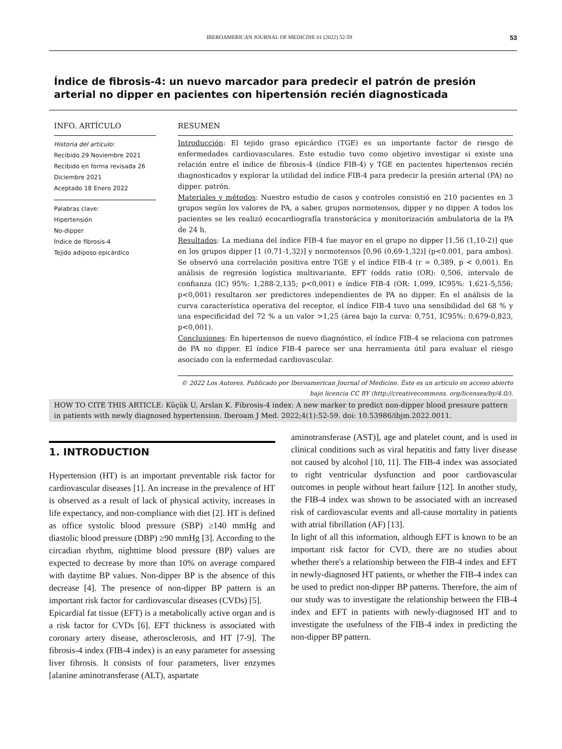IBEROAMERICAN JOURNAL OF MEDICINE 01 (2022) 52-59 53
Índice de fibrosis-4: un nuevo marcador para predecir el patrón de presión arterial no dipper en pacientes con hipertensión recién diagnosticada
INFO. ARTÍCULO
Historia del artículo:
Recibido 29 Noviembre 2021
Recibido en forma revisada 26 Diciembre 2021
Aceptado 18 Enero 2022
Palabras clave:
Hipertensión
No-dipper
Índice de fibrosis-4
Tejido adiposo epicárdico
RESUMEN
Introducción: El tejido graso epicárdico (TGE) es un importante factor de riesgo de enfermedades cardiovasculares. Este estudio tuvo como objetivo investigar si existe una relación entre el índice de fibrosis-4 (índice FIB-4) y TGE en pacientes hipertensos recién diagnosticados y explorar la utilidad del índice FIB-4 para predecir la presión arterial (PA) no dipper. patrón.
Materiales y métodos: Nuestro estudio de casos y controles consistió en 210 pacientes en 3 grupos según los valores de PA, a saber, grupos normotensos, dipper y no dipper. A todos los pacientes se les realizó ecocardiografía transtorácica y monitorización ambulatoria de la PA de 24 h.
Resultados: La mediana del índice FIB-4 fue mayor en el grupo no dipper [1,56 (1,10-2)] que en los grupos dipper [1 (0,71-1,32)] y normotensos [0,96 (0,69-1,32)] (p<0.001, para ambos). Se observó una correlación positiva entre TGE y el índice FIB-4 (r = 0,389, p < 0,001). En análisis de regresión logística multivariante, EFT (odds ratio (OR): 0,506, intervalo de confianza (IC) 95%: 1,288-2,135; p<0,001) e índice FIB-4 (OR: 1,099, IC95%: 1,621-5,556; p<0,001) resultaron ser predictores independientes de PA no dipper. En el análisis de la curva característica operativa del receptor, el índice FIB-4 tuvo una sensibilidad del 68 % y una especificidad del 72 % a un valor >1,25 (área bajo la curva: 0,751, IC95%: 0,679-0,823, p<0,001).
Conclusiones: En hipertensos de nuevo diagnóstico, el índice FIB-4 se relaciona con patrones de PA no dipper. El índice FIB-4 parece ser una herramienta útil para evaluar el riesgo asociado con la enfermedad cardiovascular.
© 2022 Los Autores. Publicado por Iberoamerican Journal of Medicine. Éste es un artículo en acceso abierto bajo licencia CC BY (http://creativecommons. org/licenses/by/4.0/).
HOW TO CITE THIS ARTICLE: Küçük U, Arslan K. Fibrosis-4 index: A new marker to predict non-dipper blood pressure pattern in patients with newly diagnosed hypertension. Iberoam J Med. 2022;4(1):52-59. doi: 10.53986/ibjm.2022.0011.
1. INTRODUCTION
Hypertension (HT) is an important preventable risk factor for cardiovascular diseases [1]. An increase in the prevalence of HT is observed as a result of lack of physical activity, increases in life expectancy, and non-compliance with diet [2]. HT is defined as office systolic blood pressure (SBP) ≥140 mmHg and diastolic blood pressure (DBP) ≥90 mmHg [3]. According to the circadian rhythm, nighttime blood pressure (BP) values are expected to decrease by more than 10% on average compared with daytime BP values. Non-dipper BP is the absence of this decrease [4]. The presence of non-dipper BP pattern is an important risk factor for cardiovascular diseases (CVDs) [5].
Epicardial fat tissue (EFT) is a metabolically active organ and is a risk factor for CVDs [6]. EFT thickness is associated with coronary artery disease, atherosclerosis, and HT [7-9]. The fibrosis-4 index (FIB-4 index) is an easy parameter for assessing liver fibrosis. It consists of four parameters, liver enzymes [alanine aminotransferase (ALT), aspartate
aminotransferase (AST)], age and platelet count, and is used in clinical conditions such as viral hepatitis and fatty liver disease not caused by alcohol [10, 11]. The FIB-4 index was associated to right ventricular dysfunction and poor cardiovascular outcomes in people without heart failure [12]. In another study, the FIB-4 index was shown to be associated with an increased risk of cardiovascular events and all-cause mortality in patients with atrial fibrillation (AF) [13].
In light of all this information, although EFT is known to be an important risk factor for CVD, there are no studies about whether there's a relationship between the FIB-4 index and EFT in newly-diagnosed HT patients, or whether the FIB-4 index can be used to predict non-dipper BP patterns. Therefore, the aim of our study was to investigate the relationship between the FIB-4 index and EFT in patients with newly-diagnosed HT and to investigate the usefulness of the FIB-4 index in predicting the non-dipper BP pattern.